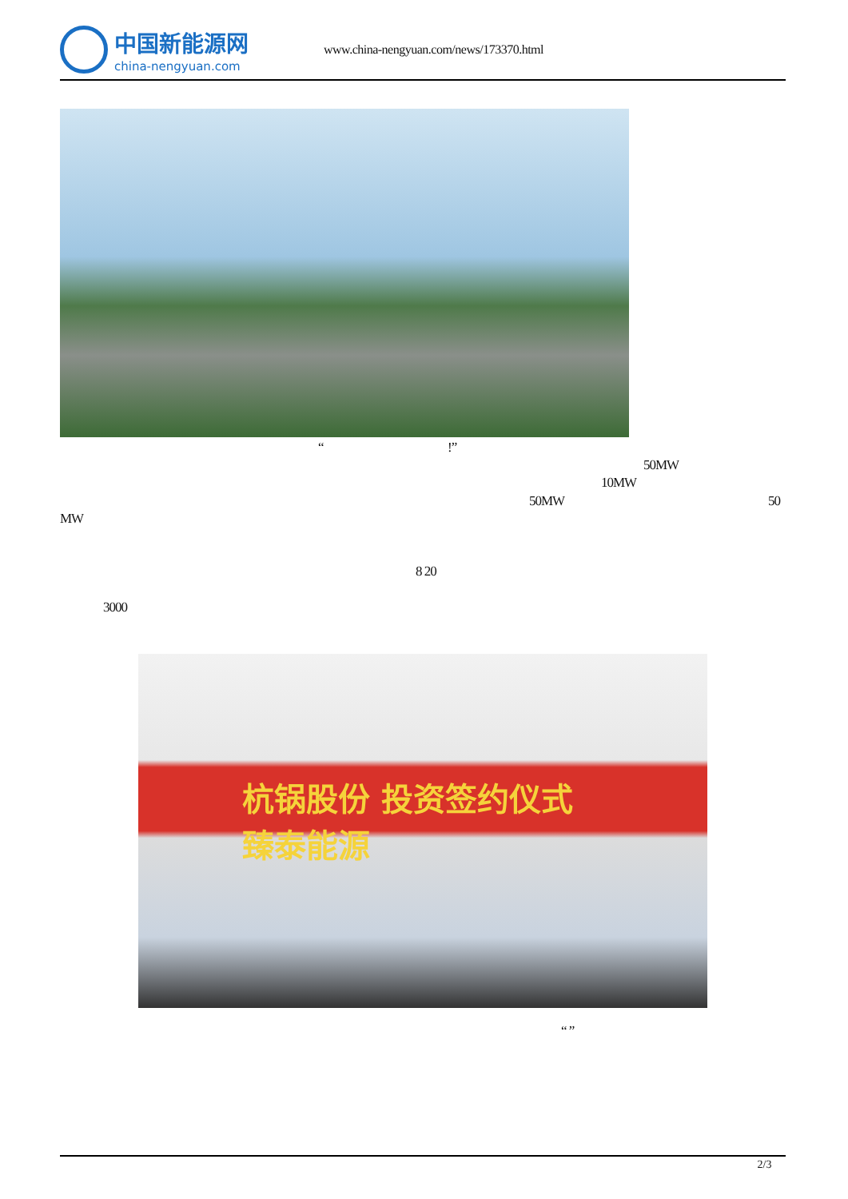中国新能源网
china-nengyuan.com
www.china-nengyuan.com/news/173370.html
“ !”
50MW
10MW
50MW 50
MW
8 20
3000
杭锅股份 投资签约仪式
臻泰能源
“ ”
2/3